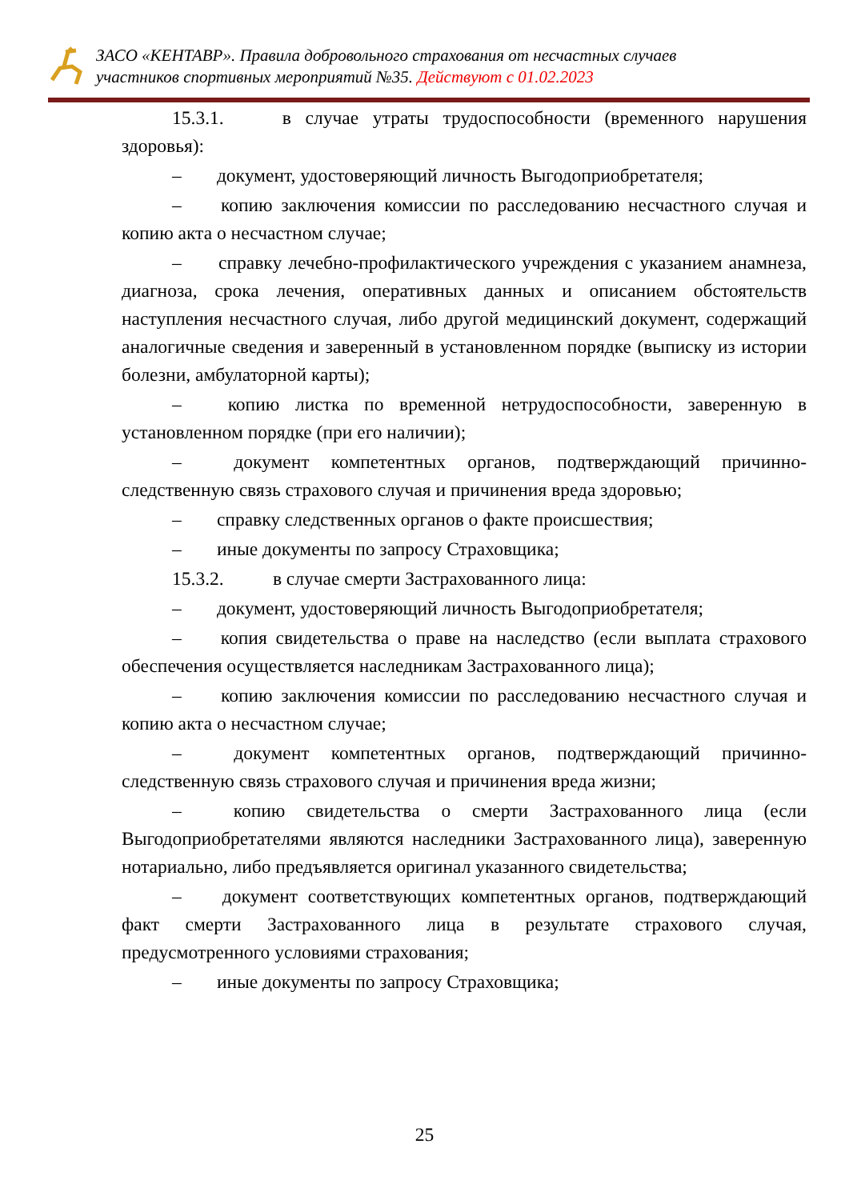ЗАСО «КЕНТАВР». Правила добровольного страхования от несчастных случаев
участников спортивных мероприятий №35. Действуют с 01.02.2023
15.3.1. в случае утраты трудоспособности (временного нарушения здоровья):
– документ, удостоверяющий личность Выгодоприобретателя;
– копию заключения комиссии по расследованию несчастного случая и копию акта о несчастном случае;
– справку лечебно-профилактического учреждения с указанием анамнеза, диагноза, срока лечения, оперативных данных и описанием обстоятельств наступления несчастного случая, либо другой медицинский документ, содержащий аналогичные сведения и заверенный в установленном порядке (выписку из истории болезни, амбулаторной карты);
– копию листка по временной нетрудоспособности, заверенную в установленном порядке (при его наличии);
– документ компетентных органов, подтверждающий причинно-следственную связь страхового случая и причинения вреда здоровью;
– справку следственных органов о факте происшествия;
– иные документы по запросу Страховщика;
15.3.2. в случае смерти Застрахованного лица:
– документ, удостоверяющий личность Выгодоприобретателя;
– копия свидетельства о праве на наследство (если выплата страхового обеспечения осуществляется наследникам Застрахованного лица);
– копию заключения комиссии по расследованию несчастного случая и копию акта о несчастном случае;
– документ компетентных органов, подтверждающий причинно-следственную связь страхового случая и причинения вреда жизни;
– копию свидетельства о смерти Застрахованного лица (если Выгодоприобретателями являются наследники Застрахованного лица), заверенную нотариально, либо предъявляется оригинал указанного свидетельства;
– документ соответствующих компетентных органов, подтверждающий факт смерти Застрахованного лица в результате страхового случая, предусмотренного условиями страхования;
– иные документы по запросу Страховщика;
25